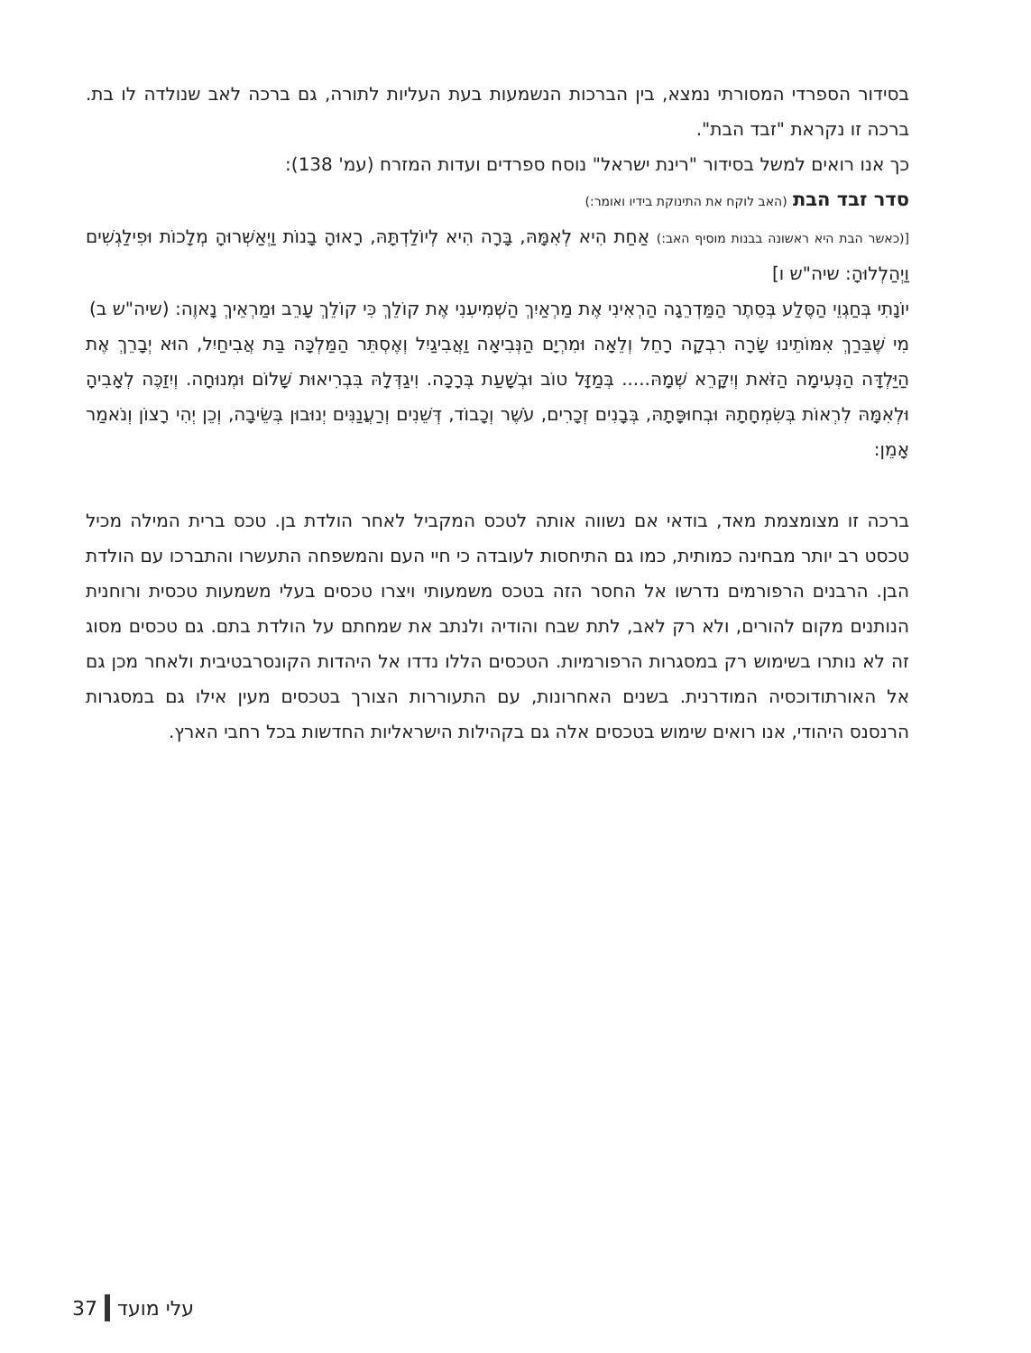בסידור הספרדי המסורתי נמצא, בין הברכות הנשמעות בעת העליות לתורה, גם ברכה לאב שנולדה לו בת. ברכה זו נקראת "זבד הבת".
כך אנו רואים למשל בסידור "רינת ישראל" נוסח ספרדים ועדות המזרח (עמ' 138):
סדר זבד הבת (האב לוקח את התינוקת בידיו ואומר:)
[(כאשר הבת היא ראשונה בבנות מוסיף האב:) אַחַת הִיא לְאִמָּהּ, בָּרָה הִיא לְיוֹלַדְתָּהּ, רָאוּהָ בָנוֹת וַיְאַשְּׁרוּהָ מְלָכוֹת וּפִילַגְשִׁים וַיְהַלְלוּהָ: שיה"ש ו]
יוֹנָתִי בְּחַגְוֵי הַסֶּלַע בְּסֵתֶר הַמַּדְרֵגָה הַרְאִינִי אֶת מַרְאַיִךְ הַשְׁמִיעִנִי אֶת קוֹלֵךְ כִּי קוֹלֵךְ עָרֵב וּמַרְאֵיךְ נָאוֶה: (שיה"ש ב)
מִי שֶׁבֵּרַךְ אִמּוֹתֵינוּ שָׂרָה רִבְקָה רָחֵל וְלֵאָה וּמִרְיָם הַנְּבִיאָה וַאֲבִיגַיִל וְאֶסְתֵּר הַמַּלְכָּה בַּת אֲבִיחַיִל, הוּא יְבָרֵךְ אֶת הַיַּלְדָּה הַנְּעִימָה הַזֹּאת וְיִקָּרֵא שְׁמָהּ..... בְּמַזָּל טוֹב וּבְשָׁעַת בְּרָכָה. וִיגַדְּלָהּ בִּבְרִיאוּת שָׁלוֹם וּמְנוּחָה. וְיִזַכֶּה לְאָבִיהָ וּלְאִמָּהּ לִרְאוֹת בְּשִׂמְחָתָהּ וּבְחוּפָּתָהּ, בְּבָנִים זְכָרִים, עֹשֶׁר וְכָבוֹד, דְּשֵׁנִים וְרַעֲנַנִּים יְנוּבוּן בְּשֵׂיבָה, וְכֵן יְהִי רָצוֹן וְנֹאמַר אָמֵן:
ברכה זו מצומצמת מאד, בודאי אם נשווה אותה לטכס המקביל לאחר הולדת בן. טכס ברית המילה מכיל טכסט רב יותר מבחינה כמותית, כמו גם התיחסות לעובדה כי חיי העם והמשפחה התעשרו והתברכו עם הולדת הבן. הרבנים הרפורמים נדרשו אל החסר הזה בטכס משמעותי ויצרו טכסים בעלי משמעות טכסית ורוחנית הנותנים מקום להורים, ולא רק לאב, לתת שבח והודיה ולנתב את שמחתם על הולדת בתם. גם טכסים מסוג זה לא נותרו בשימוש רק במסגרות הרפורמיות. הטכסים הללו נדדו אל היהדות הקונסרבטיבית ולאחר מכן גם אל האורתודוכסיה המודרנית. בשנים האחרונות, עם התעוררות הצורך בטכסים מעין אילו גם במסגרות הרנסנס היהודי, אנו רואים שימוש בטכסים אלה גם בקהילות הישראליות החדשות בכל רחבי הארץ.
עלי מועד 37